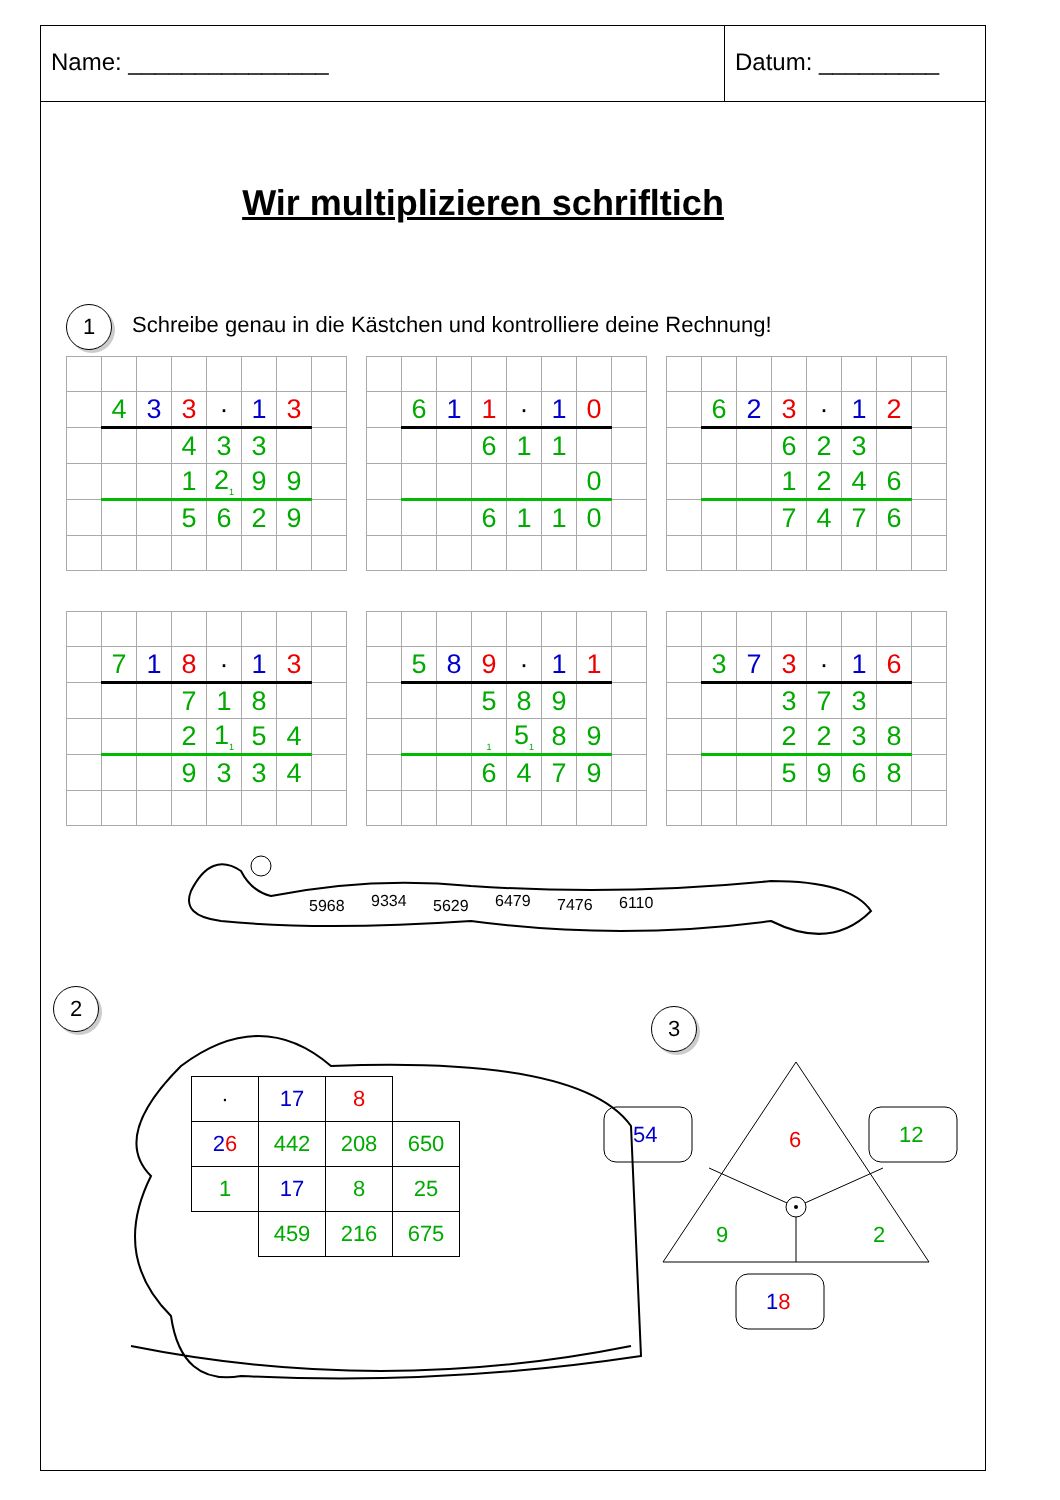Name: _______________ Datum: _________
Wir multiplizieren schrifltich
1
Schreibe genau in die Kästchen und kontrolliere deine Rechnung!
| | 4 | 3 | 3 | · | 1 | 3 | |
| | | | 4 | 3 | 3 | | |
| | | | 1 | 2<sub>1</sub> | 9 | 9 | |
| | | | 5 | 6 | 2 | 9 | |
| | 6 | 1 | 1 | · | 1 | 0 | |
| | | | 6 | 1 | 1 | | |
| | | | | | | 0 | |
| | | | 6 | 1 | 1 | 0 | |
| | 6 | 2 | 3 | · | 1 | 2 | |
| | | | 6 | 2 | 3 | | |
| | | | 1 | 2 | 4 | 6 | |
| | | | 7 | 4 | 7 | 6 | |
| | 7 | 1 | 8 | · | 1 | 3 | |
| | | | 7 | 1 | 8 | | |
| | | | 2 | 1<sub>1</sub> | 5 | 4 | |
| | | | 9 | 3 | 3 | 4 | |
| | 5 | 8 | 9 | · | 1 | 1 | |
| | | | 5 | 8 | 9 | | |
| | | | <sub>1</sub> | 5<sub>1</sub> | 8 | 9 | |
| | | | 6 | 4 | 7 | 9 | |
| | 3 | 7 | 3 | · | 1 | 6 | |
| | | | 3 | 7 | 3 | | |
| | | | 2 | 2 | 3 | 8 | |
| | | | 5 | 9 | 6 | 8 | |
5968
9334
5629
6479
7476
6110
2
| · | 17 | 8 | |
| 2 6 | 442 | 208 | 650 |
| 1 | 17 | 8 | 25 |
| | 459 | 216 | 675 |
3
6
9
2
54
12
18